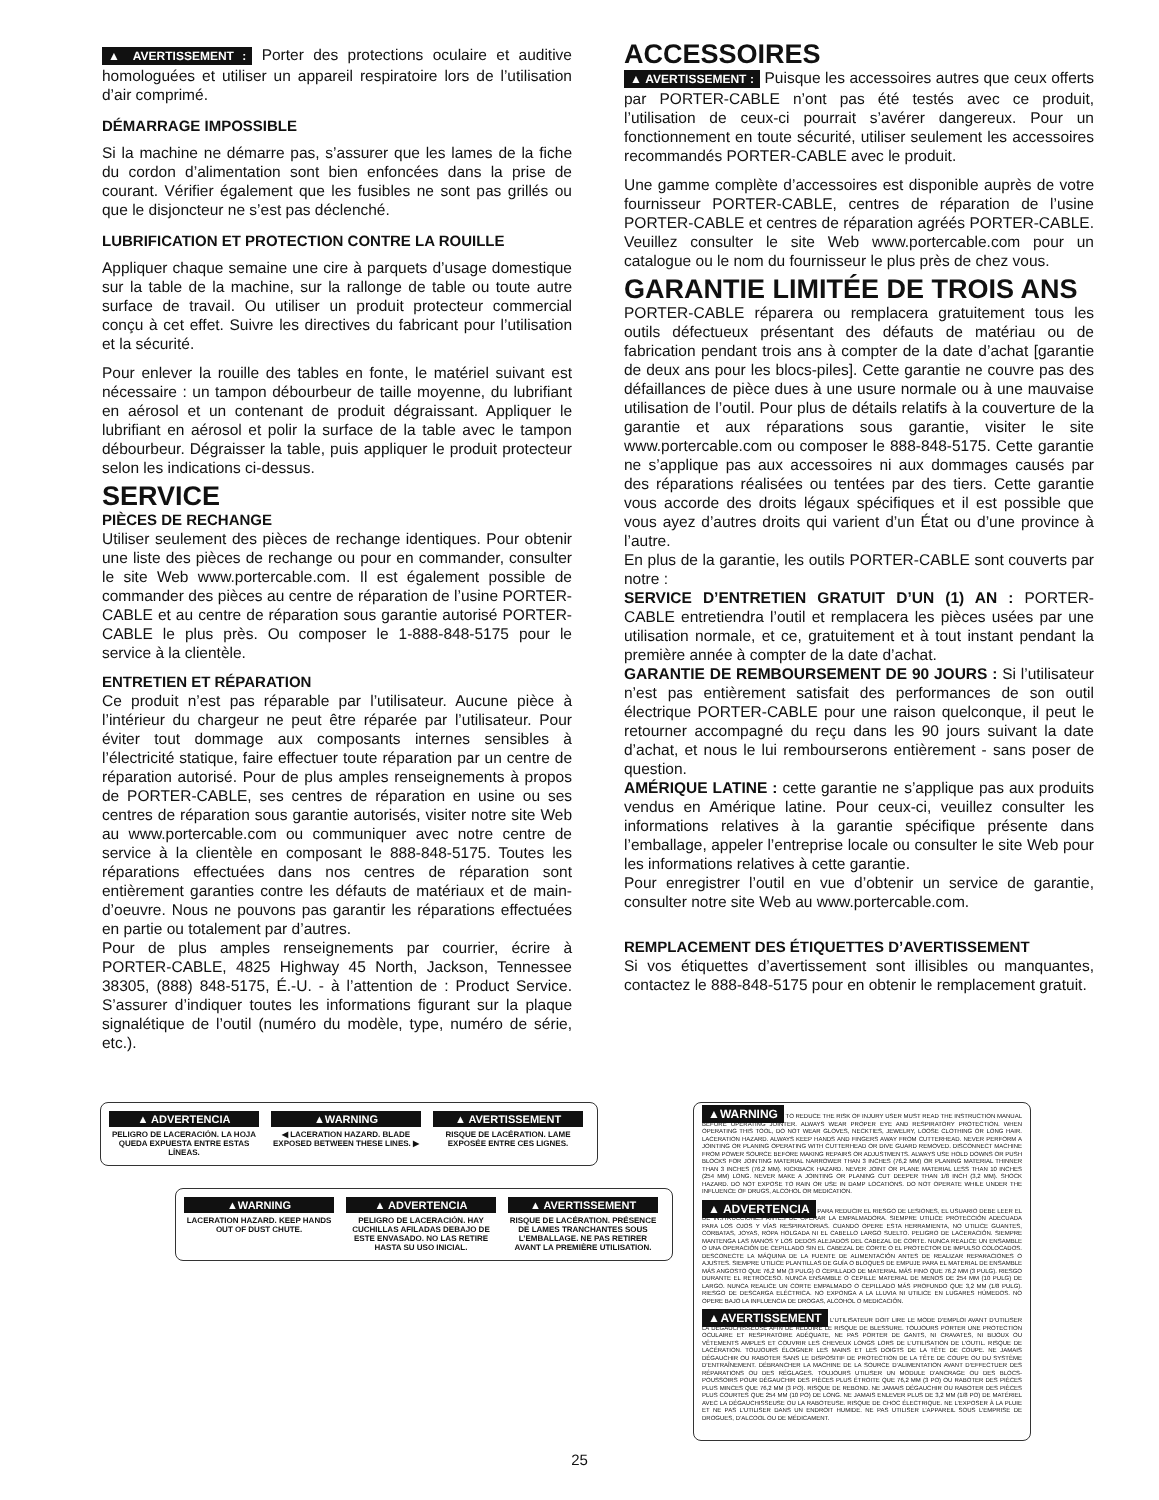▲ AVERTISSEMENT : Porter des protections oculaire et auditive homologuées et utiliser un appareil respiratoire lors de l’utilisation d’air comprimé.
DÉMARRAGE IMPOSSIBLE
Si la machine ne démarre pas, s’assurer que les lames de la fiche du cordon d’alimentation sont bien enfoncées dans la prise de courant. Vérifier également que les fusibles ne sont pas grillés ou que le disjoncteur ne s’est pas déclenché.
LUBRIFICATION ET PROTECTION CONTRE LA ROUILLE
Appliquer chaque semaine une cire à parquets d’usage domestique sur la table de la machine, sur la rallonge de table ou toute autre surface de travail. Ou utiliser un produit protecteur commercial conçu à cet effet. Suivre les directives du fabricant pour l’utilisation et la sécurité.
Pour enlever la rouille des tables en fonte, le matériel suivant est nécessaire : un tampon débourbeur de taille moyenne, du lubrifiant en aérosol et un contenant de produit dégraissant. Appliquer le lubrifiant en aérosol et polir la surface de la table avec le tampon débourbeur. Dégraisser la table, puis appliquer le produit protecteur selon les indications ci-dessus.
SERVICE
PIÈCES DE RECHANGE
Utiliser seulement des pièces de rechange identiques. Pour obtenir une liste des pièces de rechange ou pour en commander, consulter le site Web www.portercable.com. Il est également possible de commander des pièces au centre de réparation de l’usine PORTER-CABLE et au centre de réparation sous garantie autorisé PORTER-CABLE le plus près. Ou composer le 1-888-848-5175 pour le service à la clientèle.
ENTRETIEN ET RÉPARATION
Ce produit n’est pas réparable par l’utilisateur. Aucune pièce à l’intérieur du chargeur ne peut être réparée par l’utilisateur. Pour éviter tout dommage aux composants internes sensibles à l’électricité statique, faire effectuer toute réparation par un centre de réparation autorisé. Pour de plus amples renseignements à propos de PORTER-CABLE, ses centres de réparation en usine ou ses centres de réparation sous garantie autorisés, visiter notre site Web au www.portercable.com ou communiquer avec notre centre de service à la clientèle en composant le 888-848-5175. Toutes les réparations effectuées dans nos centres de réparation sont entièrement garanties contre les défauts de matériaux et de main-d’oeuvre. Nous ne pouvons pas garantir les réparations effectuées en partie ou totalement par d’autres.
Pour de plus amples renseignements par courrier, écrire à PORTER-CABLE, 4825 Highway 45 North, Jackson, Tennessee 38305, (888) 848-5175, É.-U. - à l’attention de : Product Service. S’assurer d’indiquer toutes les informations figurant sur la plaque signalétique de l’outil (numéro du modèle, type, numéro de série, etc.).
ACCESSOIRES
▲ AVERTISSEMENT : Puisque les accessoires autres que ceux offerts par PORTER-CABLE n’ont pas été testés avec ce produit, l’utilisation de ceux-ci pourrait s’avérer dangereux. Pour un fonctionnement en toute sécurité, utiliser seulement les accessoires recommandés PORTER-CABLE avec le produit.
Une gamme complète d’accessoires est disponible auprès de votre fournisseur PORTER-CABLE, centres de réparation de l’usine PORTER-CABLE et centres de réparation agréés PORTER-CABLE. Veuillez consulter le site Web www.portercable.com pour un catalogue ou le nom du fournisseur le plus près de chez vous.
GARANTIE LIMITÉE DE TROIS ANS
PORTER-CABLE réparera ou remplacera gratuitement tous les outils défectueux présentant des défauts de matériau ou de fabrication pendant trois ans à compter de la date d’achat [garantie de deux ans pour les blocs-piles]. Cette garantie ne couvre pas des défaillances de pièce dues à une usure normale ou à une mauvaise utilisation de l’outil. Pour plus de détails relatifs à la couverture de la garantie et aux réparations sous garantie, visiter le site www.portercable.com ou composer le 888-848-5175. Cette garantie ne s’applique pas aux accessoires ni aux dommages causés par des réparations réalisées ou tentées par des tiers. Cette garantie vous accorde des droits légaux spécifiques et il est possible que vous ayez d’autres droits qui varient d’un État ou d’une province à l’autre.
En plus de la garantie, les outils PORTER-CABLE sont couverts par notre :
SERVICE D’ENTRETIEN GRATUIT D’UN (1) AN : PORTER-CABLE entretiendra l’outil et remplacera les pièces usées par une utilisation normale, et ce, gratuitement et à tout instant pendant la première année à compter de la date d’achat.
GARANTIE DE REMBOURSEMENT DE 90 JOURS : Si l’utilisateur n’est pas entièrement satisfait des performances de son outil électrique PORTER-CABLE pour une raison quelconque, il peut le retourner accompagné du reçu dans les 90 jours suivant la date d’achat, et nous le lui rembourserons entièrement - sans poser de question.
AMÉRIQUE LATINE : cette garantie ne s’applique pas aux produits vendus en Amérique latine. Pour ceux-ci, veuillez consulter les informations relatives à la garantie spécifique présente dans l’emballage, appeler l’entreprise locale ou consulter le site Web pour les informations relatives à cette garantie.
Pour enregistrer l’outil en vue d’obtenir un service de garantie, consulter notre site Web au www.portercable.com.
REMPLACEMENT DES ÉTIQUETTES D’AVERTISSEMENT
Si vos étiquettes d’avertissement sont illisibles ou manquantes, contactez le 888-848-5175 pour en obtenir le remplacement gratuit.
▲ ADVERTENCIA
PELIGRO DE LACERACIÓN. LA HOJA QUEDA EXPUESTA ENTRE ESTAS LÍNEAS.
▲WARNING
◀ LACERATION HAZARD. BLADE EXPOSED BETWEEN THESE LINES. ▶
▲ AVERTISSEMENT
RISQUE DE LACÉRATION. LAME EXPOSÉE ENTRE CES LIGNES.
▲WARNING
LACERATION HAZARD. KEEP HANDS OUT OF DUST CHUTE.
▲ ADVERTENCIA
PELIGRO DE LACERACIÓN. HAY CUCHILLAS AFILADAS DEBAJO DE ESTE ENVASADO. NO LAS RETIRE HASTA SU USO INICIAL.
▲ AVERTISSEMENT
RISQUE DE LACÉRATION. PRÉSENCE DE LAMES TRANCHANTES SOUS L’EMBALLAGE. NE PAS RETIRER AVANT LA PREMIÈRE UTILISATION.
▲WARNING TO REDUCE THE RISK OF INJURY USER MUST READ THE INSTRUCTION MANUAL BEFORE OPERATING JOINTER. ALWAYS WEAR PROPER EYE AND RESPIRATORY PROTECTION. WHEN OPERATING THIS TOOL, DO NOT WEAR GLOVES, NECKTIES, JEWELRY, LOOSE CLOTHING OR LONG HAIR. LACERATION HAZARD. ALWAYS KEEP HANDS AND FINGERS AWAY FROM CUTTERHEAD. NEVER PERFORM A JOINTING OR PLANING OPERATING WITH CUTTERHEAD OR DIVE GUARD REMOVED. DISCONNECT MACHINE FROM POWER SOURCE BEFORE MAKING REPAIRS OR ADJUSTMENTS. ALWAYS USE HOLD DOWNS OR PUSH BLOCKS FOR JOINTING MATERIAL NARROWER THAN 3 INCHES (76,2 MM) OR PLANING MATERIAL THINNER THAN 3 INCHES (76,2 MM). KICKBACK HAZARD. NEVER JOINT OR PLANE MATERIAL LESS THAN 10 INCHES (254 MM) LONG. NEVER MAKE A JOINTING OR PLANING CUT DEEPER THAN 1/8 INCH (3,2 MM). SHOCK HAZARD. DO NOT EXPOSE TO RAIN OR USE IN DAMP LOCATIONS. DO NOT OPERATE WHILE UNDER THE INFLUENCE OF DRUGS, ALCOHOL OR MEDICATION.
▲ ADVERTENCIA PARA REDUCIR EL RIESGO DE LESIONES, EL USUARIO DEBE LEER EL DE INSTRUCCIONES ANTES DE OPERAR LA EMPALMADORA. SIEMPRE UTILICE PROTECCIÓN ADECUADA PARA LOS OJOS Y VÍAS RESPIRATORIAS. CUANDO OPERE ESTA HERRAMIENTA, NO UTILICE GUANTES, CORBATAS, JOYAS, ROPA HOLGADA NI EL CABELLO LARGO SUELTO. PELIGRO DE LACERACIÓN. SIEMPRE MANTENGA LAS MANOS Y LOS DEDOS ALEJADOS DEL CABEZAL DE CORTE. NUNCA REALICE UN ENSAMBLE O UNA OPERACIÓN DE CEPILLADO SIN EL CABEZAL DE CORTE O EL PROTECTOR DE IMPULSO COLOCADOS. DESCONECTE LA MÁQUINA DE LA FUENTE DE ALIMENTACIÓN ANTES DE REALIZAR REPARACIONES O AJUSTES. SIEMPRE UTILICE PLANTILLAS DE GUÍA O BLOQUES DE EMPUJE PARA EL MATERIAL DE ENSAMBLE MÁS ANGOSTO QUE 76,2 MM (3 PULG) O CEPILLADO DE MATERIAL MÁS FINO QUE 76,2 MM (3 PULG). RIESGO DURANTE EL RETROCESO. NUNCA ENSAMBLE O CEPILLE MATERIAL DE MENOS DE 254 MM (10 PULG) DE LARGO. NUNCA REALICE UN CORTE EMPALMADO O CEPILLADO MÁS PROFUNDO QUE 3,2 MM (1/8 PULG). RIESGO DE DESCARGA ELÉCTRICA. NO EXPONGA A LA LLUVIA NI UTILICE EN LUGARES HÚMEDOS. NO OPERE BAJO LA INFLUENCIA DE DROGAS, ALCOHOL O MEDICACIÓN.
▲AVERTISSEMENT L’UTILISATEUR DOIT LIRE LE MODE D’EMPLOI AVANT D’UTILISER LA DÉGAUCHISSEUSE AFIN DE RÉDUIRE LE RISQUE DE BLESSURE. TOUJOURS PORTER UNE PROTECTION OCULAIRE ET RESPIRATOIRE ADÉQUATE, NE PAS PORTER DE GANTS, NI CRAVATES, NI BIJOUX OU VÊTEMENTS AMPLES ET COUVRIR LES CHEVEUX LONGS LORS DE L’UTILISATION DE L’OUTIL. RISQUE DE LACÉRATION. TOUJOURS ÉLOIGNER LES MAINS ET LES DOIGTS DE LA TÊTE DE COUPE. NE JAMAIS DÉGAUCHIR OU RABOTER SANS LE DISPOSITIF DE PROTECTION DE LA TÊTE DE COUPE OU DU SYSTÈME D’ENTRAÎNEMENT. DÉBRANCHER LA MACHINE DE LA SOURCE D’ALIMENTATION AVANT D’EFFECTUER DES RÉPARATIONS OU DES RÉGLAGES. TOUJOURS UTILISER UN MODULE D’ANCRAGE OU DES BLOCS-POUSSOIRS POUR DÉGAUCHIR DES PIÈCES PLUS ÉTROITE QUE 76,2 MM (3 PO) OU RABOTER DES PIÈCES PLUS MINCES QUE 76,2 MM (3 PO). RISQUE DE REBOND. NE JAMAIS DÉGAUCHIR OU RABOTER DES PIÈCES PLUS COURTES QUE 254 MM (10 PO) DE LONG. NE JAMAIS ENLEVER PLUS DE 3,2 MM (1/8 PO) DE MATÉRIEL AVEC LA DÉGAUCHISSEUSE OU LA RABOTEUSE. RISQUE DE CHOC ÉLECTRIQUE. NE L’EXPOSER À LA PLUIE ET NE PAS L’UTILISER DANS UN ENDROIT HUMIDE. NE PAS UTILISER L’APPAREIL SOUS L’EMPRISE DE DROGUES, D’ALCOOL OU DE MÉDICAMENT.
25